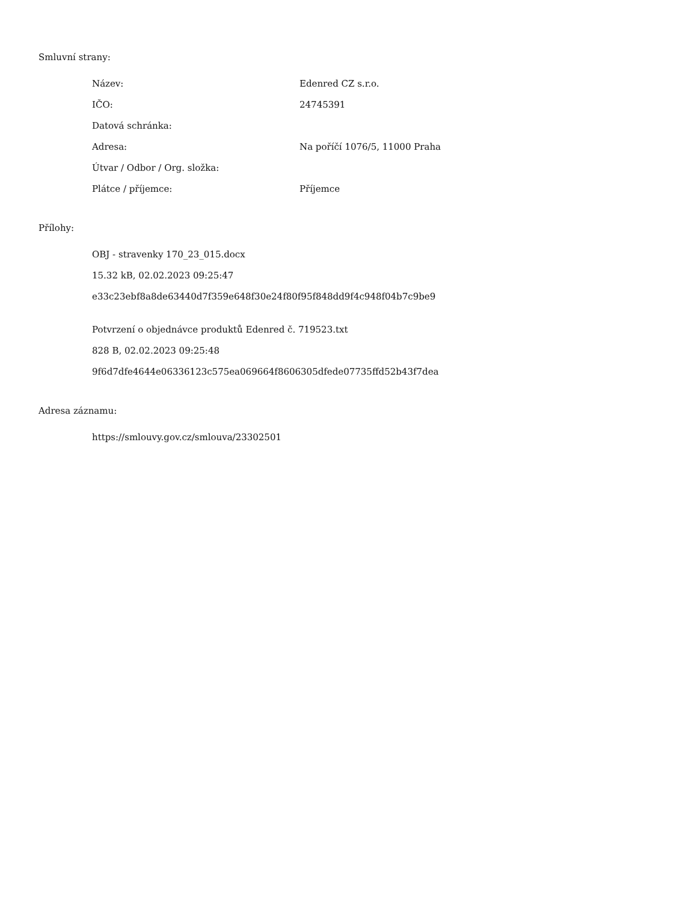Smluvní strany:
Název: Edenred CZ s.r.o.
IČO: 24745391
Datová schránka:
Adresa: Na poříčí 1076/5, 11000 Praha
Útvar / Odbor / Org. složka:
Plátce / příjemce: Příjemce
Přílohy:
OBJ - stravenky 170_23_015.docx
15.32 kB, 02.02.2023 09:25:47
e33c23ebf8a8de63440d7f359e648f30e24f80f95f848dd9f4c948f04b7c9be9
Potvrzení o objednávce produktů Edenred č. 719523.txt
828 B, 02.02.2023 09:25:48
9f6d7dfe4644e06336123c575ea069664f8606305dfede07735ffd52b43f7dea
Adresa záznamu:
https://smlouvy.gov.cz/smlouva/23302501